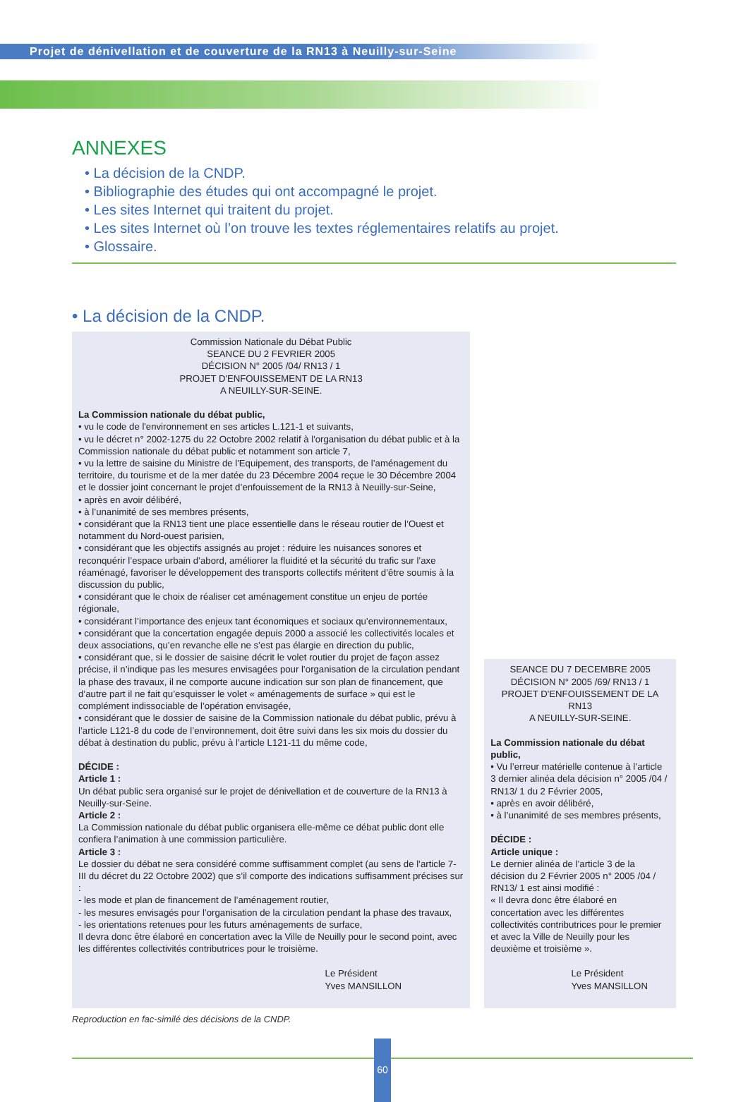Projet de dénivellation et de couverture de la RN13 à Neuilly-sur-Seine
ANNEXES
• La décision de la CNDP.
• Bibliographie des études qui ont accompagné le projet.
• Les sites Internet qui traitent du projet.
• Les sites Internet où l’on trouve les textes réglementaires relatifs au projet.
• Glossaire.
• La décision de la CNDP.
Commission Nationale du Débat Public
SEANCE DU 2 FEVRIER 2005
DÉCISION N° 2005 /04/ RN13 / 1
PROJET D'ENFOUISSEMENT DE LA RN13
A NEUILLY-SUR-SEINE.
La Commission nationale du débat public,
• vu le code de l'environnement en ses articles L.121-1 et suivants,
• vu le décret n° 2002-1275 du 22 Octobre 2002 relatif à l'organisation du débat public et à la Commission nationale du débat public et notamment son article 7,
• vu la lettre de saisine du Ministre de l'Equipement, des transports, de l’aménagement du territoire, du tourisme et de la mer datée du 23 Décembre 2004 reçue le 30 Décembre 2004 et le dossier joint concernant le projet d’enfouissement de la RN13 à Neuilly-sur-Seine,
• après en avoir délibéré,
• à l’unanimité de ses membres présents,
• considérant que la RN13 tient une place essentielle dans le réseau routier de l’Ouest et notamment du Nord-ouest parisien,
• considérant que les objectifs assignés au projet : réduire les nuisances sonores et reconquérir l’espace urbain d’abord, améliorer la fluidité et la sécurité du trafic sur l’axe réaménagé, favoriser le développement des transports collectifs méritent d’être soumis à la discussion du public,
• considérant que le choix de réaliser cet aménagement constitue un enjeu de portée régionale,
• considérant l’importance des enjeux tant économiques et sociaux qu’environnementaux,
• considérant que la concertation engagée depuis 2000 a associé les collectivités locales et deux associations, qu’en revanche elle ne s’est pas élargie en direction du public,
• considérant que, si le dossier de saisine décrit le volet routier du projet de façon assez précise, il n’indique pas les mesures envisagées pour l’organisation de la circulation pendant la phase des travaux, il ne comporte aucune indication sur son plan de financement, que d’autre part il ne fait qu’esquisser le volet « aménagements de surface » qui est le complément indissociable de l’opération envisagée,
• considérant que le dossier de saisine de la Commission nationale du débat public, prévu à l’article L121-8 du code de l’environnement, doit être suivi dans les six mois du dossier du débat à destination du public, prévu à l’article L121-11 du même code,
DÉCIDE :
Article 1 :
Un débat public sera organisé sur le projet de dénivellation et de couverture de la RN13 à Neuilly-sur-Seine.
Article 2 :
La Commission nationale du débat public organisera elle-même ce débat public dont elle confiera l’animation à une commission particulière.
Article 3 :
Le dossier du débat ne sera considéré comme suffisamment complet (au sens de l’article 7-III du décret du 22 Octobre 2002) que s’il comporte des indications suffisamment précises sur :
- les mode et plan de financement de l’aménagement routier,
- les mesures envisagés pour l’organisation de la circulation pendant la phase des travaux,
- les orientations retenues pour les futurs aménagements de surface,
Il devra donc être élaboré en concertation avec la Ville de Neuilly pour le second point, avec les différentes collectivités contributrices pour le troisième.
Le Président
Yves MANSILLON
SEANCE DU 7 DECEMBRE 2005
DÉCISION N° 2005 /69/ RN13 / 1
PROJET D'ENFOUISSEMENT DE LA RN13
A NEUILLY-SUR-SEINE.
La Commission nationale du débat public,
• Vu l’erreur matérielle contenue à l’article 3 dernier alinéa dela décision n° 2005 /04 / RN13/ 1 du 2 Février 2005,
• après en avoir délibéré,
• à l’unanimité de ses membres présents,
DÉCIDE :
Article unique :
Le dernier alinéa de l’article 3 de la décision du 2 Février 2005 n° 2005 /04 / RN13/ 1 est ainsi modifié :
« Il devra donc être élaboré en concertation avec les différentes collectivités contributrices pour le premier et avec la Ville de Neuilly pour les deuxième et troisième ».
Le Président
Yves MANSILLON
Reproduction en fac-similé des décisions de la CNDP.
60